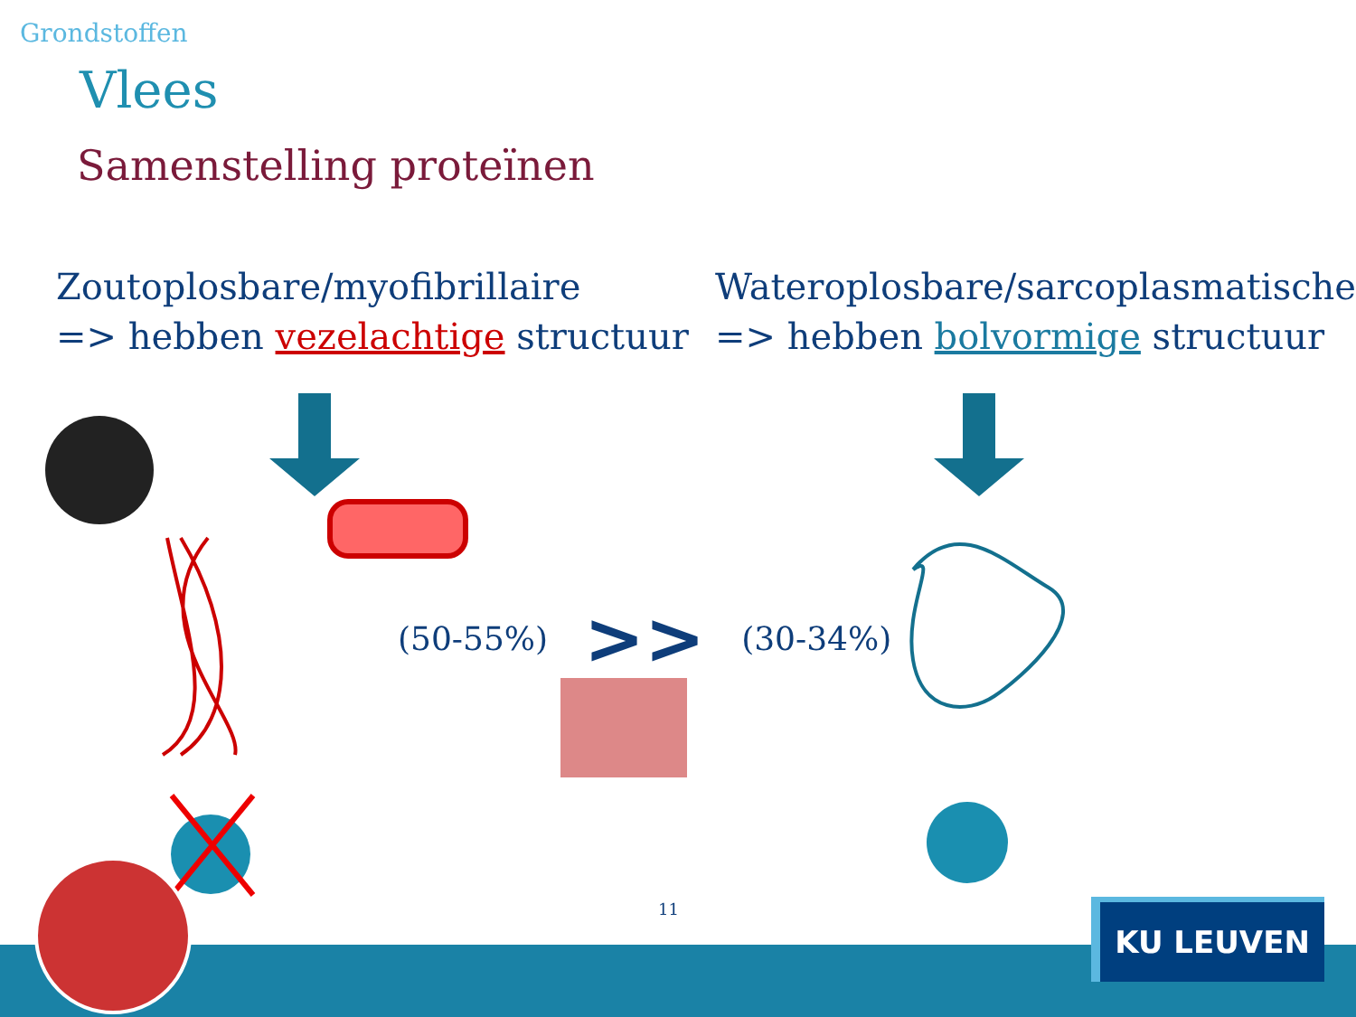Grondstoffen
Vlees
Samenstelling proteïnen
Zoutoplosbare/myofibrillaire
=> hebben vezelachtige structuur
Wateroplosbare/sarcoplasmatische
=> hebben bolvormige structuur
(50-55%) >> (30-34%)
11 KU LEUVEN